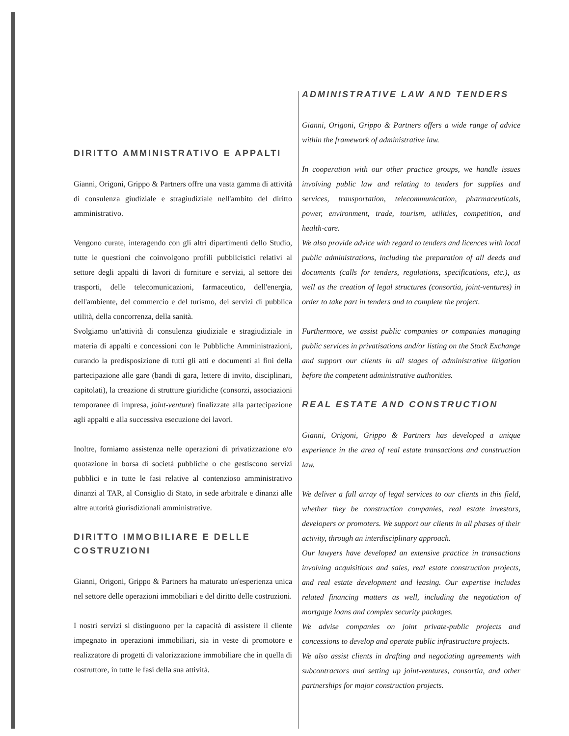DIRITTO AMMINISTRATIVO E APPALTI
Gianni, Origoni, Grippo & Partners offre una vasta gamma di attività di consulenza giudiziale e stragiudiziale nell'ambito del diritto amministrativo.
Vengono curate, interagendo con gli altri dipartimenti dello Studio, tutte le questioni che coinvolgono profili pubblicistici relativi al settore degli appalti di lavori di forniture e servizi, al settore dei trasporti, delle telecomunicazioni, farmaceutico, dell'energia, dell'ambiente, del commercio e del turismo, dei servizi di pubblica utilità, della concorrenza, della sanità.
Svolgiamo un'attività di consulenza giudiziale e stragiudiziale in materia di appalti e concessioni con le Pubbliche Amministrazioni, curando la predisposizione di tutti gli atti e documenti ai fini della partecipazione alle gare (bandi di gara, lettere di invito, disciplinari, capitolati), la creazione di strutture giuridiche (consorzi, associazioni temporanee di impresa, joint-venture) finalizzate alla partecipazione agli appalti e alla successiva esecuzione dei lavori.
Inoltre, forniamo assistenza nelle operazioni di privatizzazione e/o quotazione in borsa di società pubbliche o che gestiscono servizi pubblici e in tutte le fasi relative al contenzioso amministrativo dinanzi al TAR, al Consiglio di Stato, in sede arbitrale e dinanzi alle altre autorità giurisdizionali amministrative.
DIRITTO IMMOBILIARE E DELLE COSTRUZIONI
Gianni, Origoni, Grippo & Partners ha maturato un'esperienza unica nel settore delle operazioni immobiliari e del diritto delle costruzioni.
I nostri servizi si distinguono per la capacità di assistere il cliente impegnato in operazioni immobiliari, sia in veste di promotore e realizzatore di progetti di valorizzazione immobiliare che in quella di costruttore, in tutte le fasi della sua attività.
ADMINISTRATIVE LAW AND TENDERS
Gianni, Origoni, Grippo & Partners offers a wide range of advice within the framework of administrative law.
In cooperation with our other practice groups, we handle issues involving public law and relating to tenders for supplies and services, transportation, telecommunication, pharmaceuticals, power, environment, trade, tourism, utilities, competition, and health-care.
We also provide advice with regard to tenders and licences with local public administrations, including the preparation of all deeds and documents (calls for tenders, regulations, specifications, etc.), as well as the creation of legal structures (consortia, joint-ventures) in order to take part in tenders and to complete the project.
Furthermore, we assist public companies or companies managing public services in privatisations and/or listing on the Stock Exchange and support our clients in all stages of administrative litigation before the competent administrative authorities.
REAL ESTATE AND CONSTRUCTION
Gianni, Origoni, Grippo & Partners has developed a unique experience in the area of real estate transactions and construction law.
We deliver a full array of legal services to our clients in this field, whether they be construction companies, real estate investors, developers or promoters. We support our clients in all phases of their activity, through an interdisciplinary approach.
Our lawyers have developed an extensive practice in transactions involving acquisitions and sales, real estate construction projects, and real estate development and leasing. Our expertise includes related financing matters as well, including the negotiation of mortgage loans and complex security packages.
We advise companies on joint private-public projects and concessions to develop and operate public infrastructure projects.
We also assist clients in drafting and negotiating agreements with subcontractors and setting up joint-ventures, consortia, and other partnerships for major construction projects.